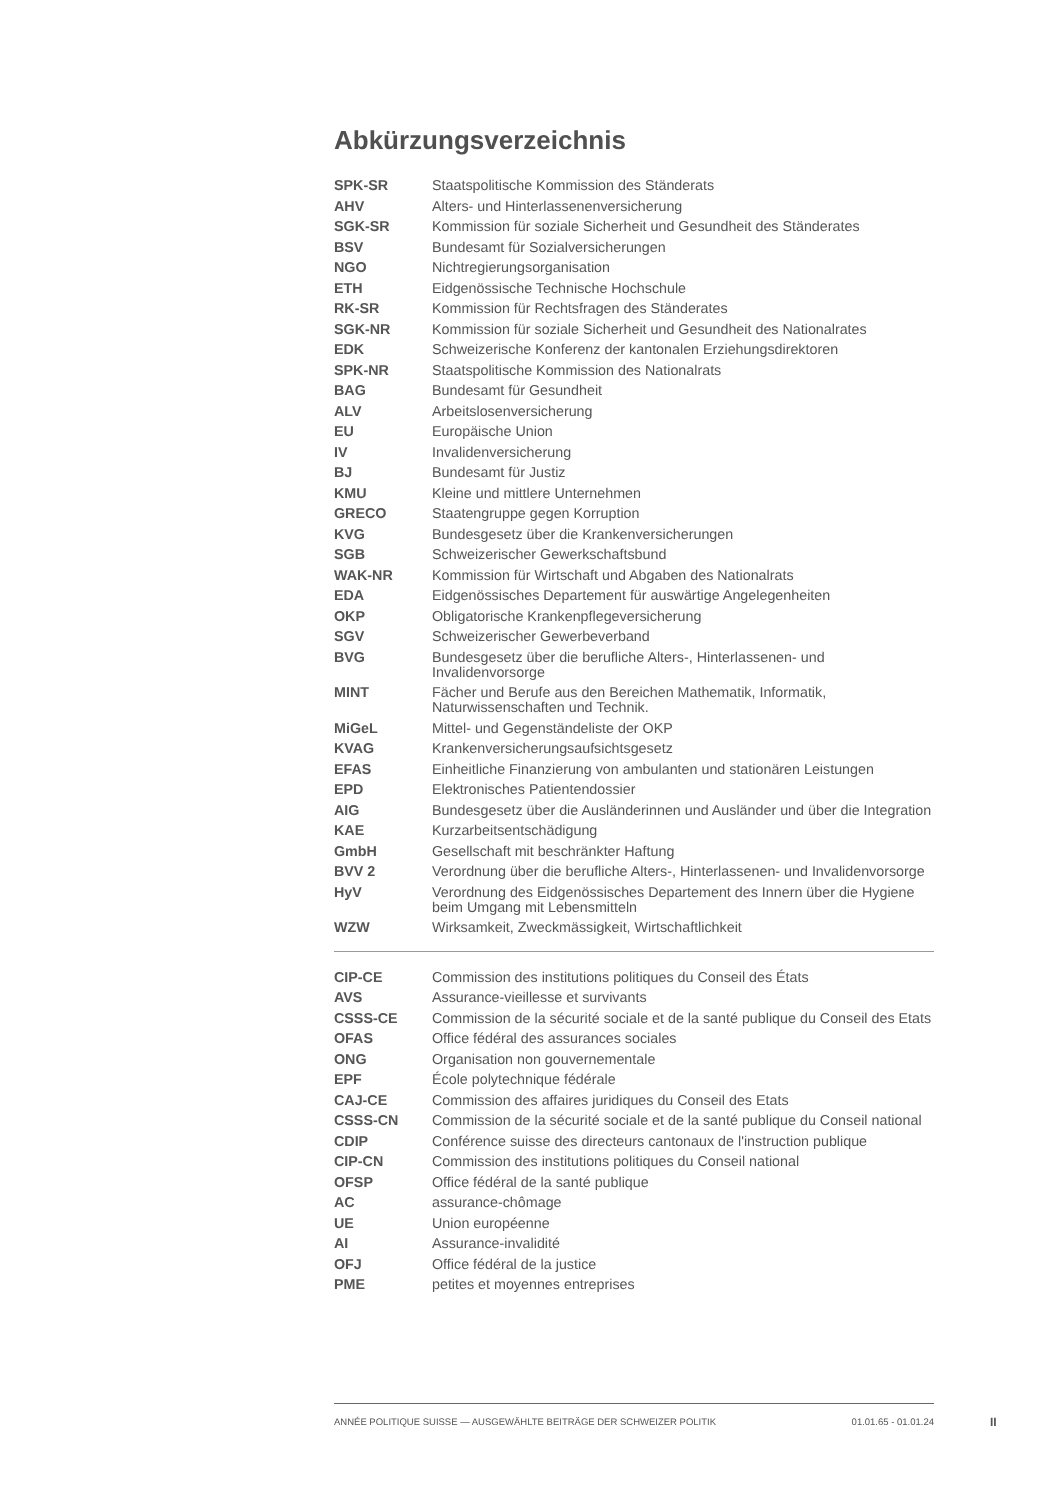Abkürzungsverzeichnis
| SPK-SR | Staatspolitische Kommission des Ständerats |
| AHV | Alters- und Hinterlassenenversicherung |
| SGK-SR | Kommission für soziale Sicherheit und Gesundheit des Ständerates |
| BSV | Bundesamt für Sozialversicherungen |
| NGO | Nichtregierungsorganisation |
| ETH | Eidgenössische Technische Hochschule |
| RK-SR | Kommission für Rechtsfragen des Ständerates |
| SGK-NR | Kommission für soziale Sicherheit und Gesundheit des Nationalrates |
| EDK | Schweizerische Konferenz der kantonalen Erziehungsdirektoren |
| SPK-NR | Staatspolitische Kommission des Nationalrats |
| BAG | Bundesamt für Gesundheit |
| ALV | Arbeitslosenversicherung |
| EU | Europäische Union |
| IV | Invalidenversicherung |
| BJ | Bundesamt für Justiz |
| KMU | Kleine und mittlere Unternehmen |
| GRECO | Staatengruppe gegen Korruption |
| KVG | Bundesgesetz über die Krankenversicherungen |
| SGB | Schweizerischer Gewerkschaftsbund |
| WAK-NR | Kommission für Wirtschaft und Abgaben des Nationalrats |
| EDA | Eidgenössisches Departement für auswärtige Angelegenheiten |
| OKP | Obligatorische Krankenpflegeversicherung |
| SGV | Schweizerischer Gewerbeverband |
| BVG | Bundesgesetz über die berufliche Alters-, Hinterlassenen- und Invalidenvorsorge |
| MINT | Fächer und Berufe aus den Bereichen Mathematik, Informatik, Naturwissenschaften und Technik. |
| MiGeL | Mittel- und Gegenständeliste der OKP |
| KVAG | Krankenversicherungsaufsichtsgesetz |
| EFAS | Einheitliche Finanzierung von ambulanten und stationären Leistungen |
| EPD | Elektronisches Patientendossier |
| AIG | Bundesgesetz über die Ausländerinnen und Ausländer und über die Integration |
| KAE | Kurzarbeitsentschädigung |
| GmbH | Gesellschaft mit beschränkter Haftung |
| BVV 2 | Verordnung über die berufliche Alters-, Hinterlassenen- und Invalidenvorsorge |
| HyV | Verordnung des Eidgenössisches Departement des Innern über die Hygiene beim Umgang mit Lebensmitteln |
| WZW | Wirksamkeit, Zweckmässigkeit, Wirtschaftlichkeit |
| CIP-CE | Commission des institutions politiques du Conseil des États |
| AVS | Assurance-vieillesse et survivants |
| CSSS-CE | Commission de la sécurité sociale et de la santé publique du Conseil des Etats |
| OFAS | Office fédéral des assurances sociales |
| ONG | Organisation non gouvernementale |
| EPF | École polytechnique fédérale |
| CAJ-CE | Commission des affaires juridiques du Conseil des Etats |
| CSSS-CN | Commission de la sécurité sociale et de la santé publique du Conseil national |
| CDIP | Conférence suisse des directeurs cantonaux de l'instruction publique |
| CIP-CN | Commission des institutions politiques du Conseil national |
| OFSP | Office fédéral de la santé publique |
| AC | assurance-chômage |
| UE | Union européenne |
| AI | Assurance-invalidité |
| OFJ | Office fédéral de la justice |
| PME | petites et moyennes entreprises |
ANNÉE POLITIQUE SUISSE — AUSGEWÄHLTE BEITRÄGE DER SCHWEIZER POLITIK 01.01.65 - 01.01.24
II